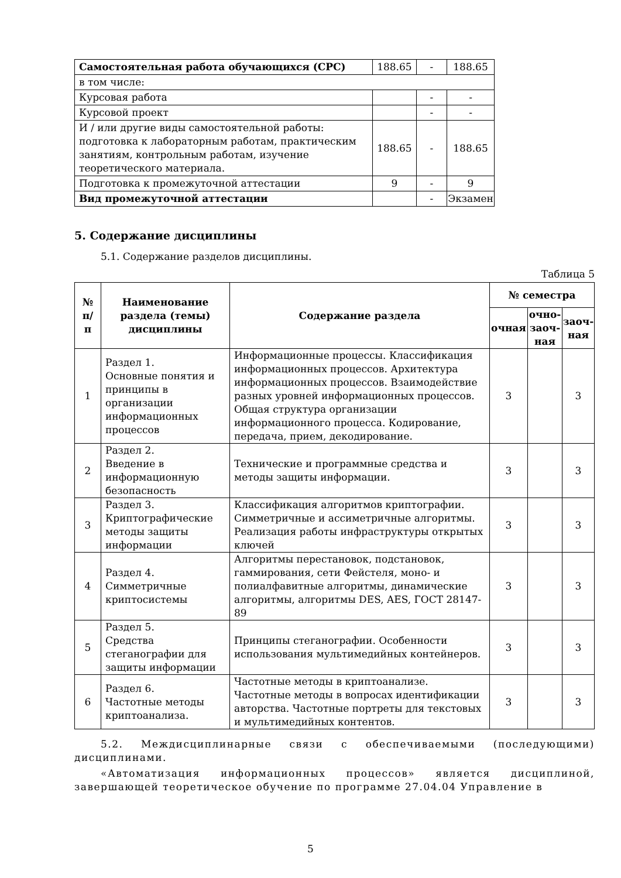| Самостоятельная работа обучающихся (СРС) | 188.65 | - | 188.65 |
| в том числе: | | | |
| Курсовая работа | | - | - |
| Курсовой проект | | - | - |
| И / или другие виды самостоятельной работы: подготовка к лабораторным работам, практическим занятиям, контрольным работам, изучение теоретического материала. | 188.65 | - | 188.65 |
| Подготовка к промежуточной аттестации | 9 | - | 9 |
| Вид промежуточной аттестации | | - | Экзамен |
5. Содержание дисциплины
5.1. Содержание разделов дисциплины.
Таблица 5
| № п/п | Наименование раздела (темы) дисциплины | Содержание раздела | № семестра | | |
| --- | --- | --- | --- | --- | --- |
| | | | очная | очно-заоч-ная | заоч-ная |
| 1 | Раздел 1. Основные понятия и принципы в организации информационных процессов | Информационные процессы. Классификация информационных процессов. Архитектура информационных процессов. Взаимодействие разных уровней информационных процессов. Общая структура организации информационного процесса. Кодирование, передача, прием, декодирование. | 3 | | 3 |
| 2 | Раздел 2. Введение в информационную безопасность | Технические и программные средства и методы защиты информации. | 3 | | 3 |
| 3 | Раздел 3. Криптографические методы защиты информации | Классификация алгоритмов криптографии. Симметричные и ассиметричные алгоритмы. Реализация работы инфраструктуры открытых ключей | 3 | | 3 |
| 4 | Раздел 4. Симметричные криптосистемы | Алгоритмы перестановок, подстановок, гаммирования, сети Фейстеля, моно- и полиалфавитные алгоритмы, динамические алгоритмы, алгоритмы DES, AES, ГОСТ 28147-89 | 3 | | 3 |
| 5 | Раздел 5. Средства стеганографии для защиты информации | Принципы стеганографии. Особенности использования мультимедийных контейнеров. | 3 | | 3 |
| 6 | Раздел 6. Частотные методы криптоанализа. | Частотные методы в криптоанализе. Частотные методы в вопросах идентификации авторства. Частотные портреты для текстовых и мультимедийных контентов. | 3 | | 3 |
5.2. Междисциплинарные связи с обеспечиваемыми (последующими) дисциплинами.
«Автоматизация информационных процессов» является дисциплиной, завершающей теоретическое обучение по программе 27.04.04 Управление в
5